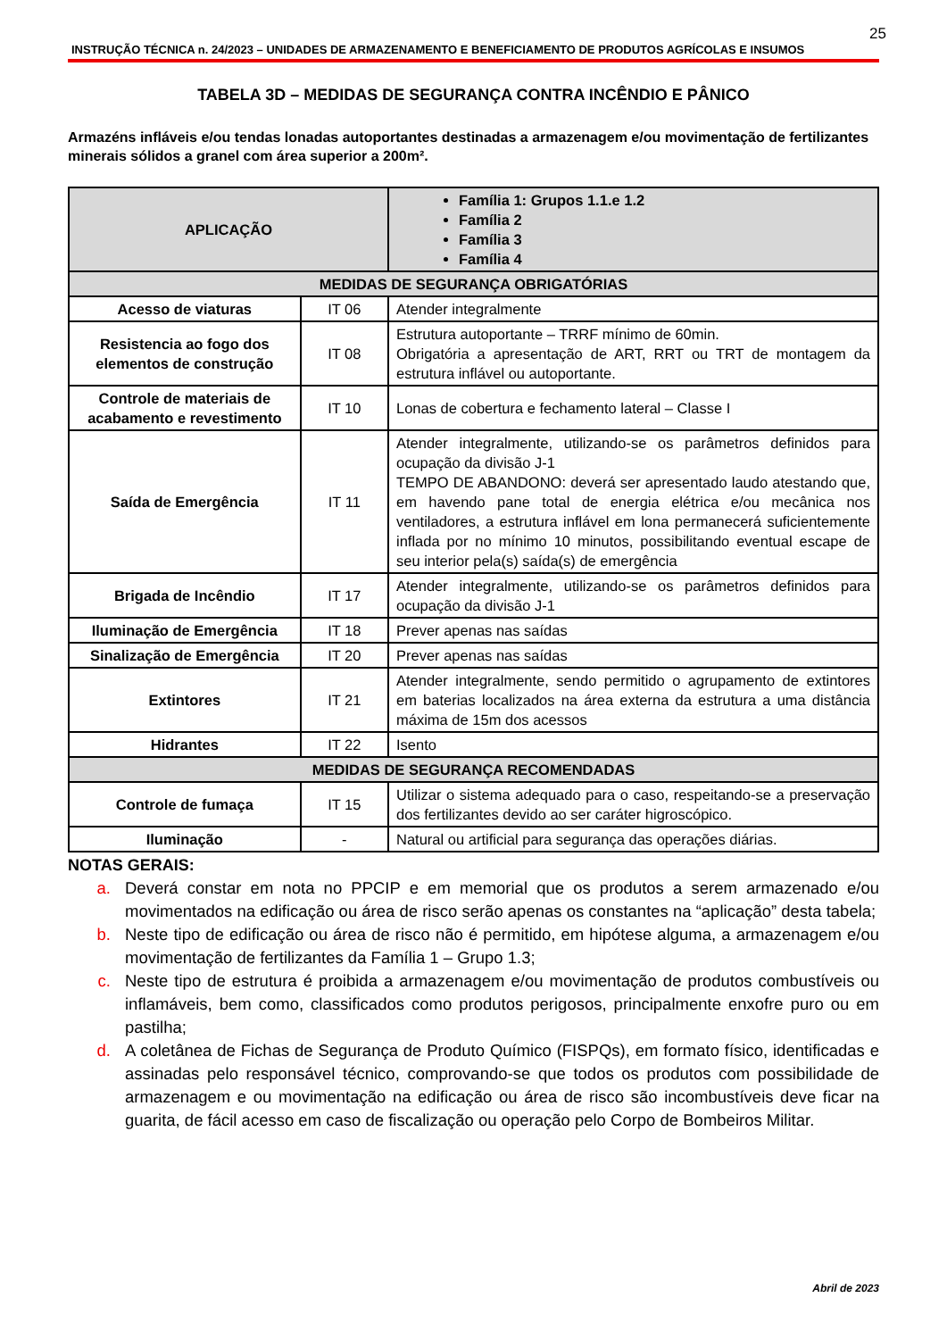25
INSTRUÇÃO TÉCNICA n. 24/2023 – UNIDADES DE ARMAZENAMENTO E BENEFICIAMENTO DE PRODUTOS AGRÍCOLAS E INSUMOS
TABELA 3D – MEDIDAS DE SEGURANÇA CONTRA INCÊNDIO E PÂNICO
Armazéns infláveis e/ou tendas lonadas autoportantes destinadas a armazenagem e/ou movimentação de fertilizantes minerais sólidos a granel com área superior a 200m².
| APLICAÇÃO | | Família 1: Grupos 1.1.e 1.2 Família 2 Família 3 Família 4 |
| MEDIDAS DE SEGURANÇA OBRIGATÓRIAS | | |
| Acesso de viaturas | IT 06 | Atender integralmente |
| Resistencia ao fogo dos elementos de construção | IT 08 | Estrutura autoportante – TRRF mínimo de 60min. Obrigatória a apresentação de ART, RRT ou TRT de montagem da estrutura inflável ou autoportante. |
| Controle de materiais de acabamento e revestimento | IT 10 | Lonas de cobertura e fechamento lateral – Classe I |
| Saída de Emergência | IT 11 | Atender integralmente, utilizando-se os parâmetros definidos para ocupação da divisão J-1 TEMPO DE ABANDONO: deverá ser apresentado laudo atestando que, em havendo pane total de energia elétrica e/ou mecânica nos ventiladores, a estrutura inflável em lona permanecerá suficientemente inflada por no mínimo 10 minutos, possibilitando eventual escape de seu interior pela(s) saída(s) de emergência |
| Brigada de Incêndio | IT 17 | Atender integralmente, utilizando-se os parâmetros definidos para ocupação da divisão J-1 |
| Iluminação de Emergência | IT 18 | Prever apenas nas saídas |
| Sinalização de Emergência | IT 20 | Prever apenas nas saídas |
| Extintores | IT 21 | Atender integralmente, sendo permitido o agrupamento de extintores em baterias localizados na área externa da estrutura a uma distância máxima de 15m dos acessos |
| Hidrantes | IT 22 | Isento |
| MEDIDAS DE SEGURANÇA RECOMENDADAS | | |
| Controle de fumaça | IT 15 | Utilizar o sistema adequado para o caso, respeitando-se a preservação dos fertilizantes devido ao ser caráter higroscópico. |
| Iluminação | - | Natural ou artificial para segurança das operações diárias. |
NOTAS GERAIS:
a. Deverá constar em nota no PPCIP e em memorial que os produtos a serem armazenado e/ou movimentados na edificação ou área de risco serão apenas os constantes na “aplicação” desta tabela;
b. Neste tipo de edificação ou área de risco não é permitido, em hipótese alguma, a armazenagem e/ou movimentação de fertilizantes da Família 1 – Grupo 1.3;
c. Neste tipo de estrutura é proibida a armazenagem e/ou movimentação de produtos combustíveis ou inflamáveis, bem como, classificados como produtos perigosos, principalmente enxofre puro ou em pastilha;
d. A coletânea de Fichas de Segurança de Produto Químico (FISPQs), em formato físico, identificadas e assinadas pelo responsável técnico, comprovando-se que todos os produtos com possibilidade de armazenagem e ou movimentação na edificação ou área de risco são incombustíveis deve ficar na guarita, de fácil acesso em caso de fiscalização ou operação pelo Corpo de Bombeiros Militar.
Abril de 2023